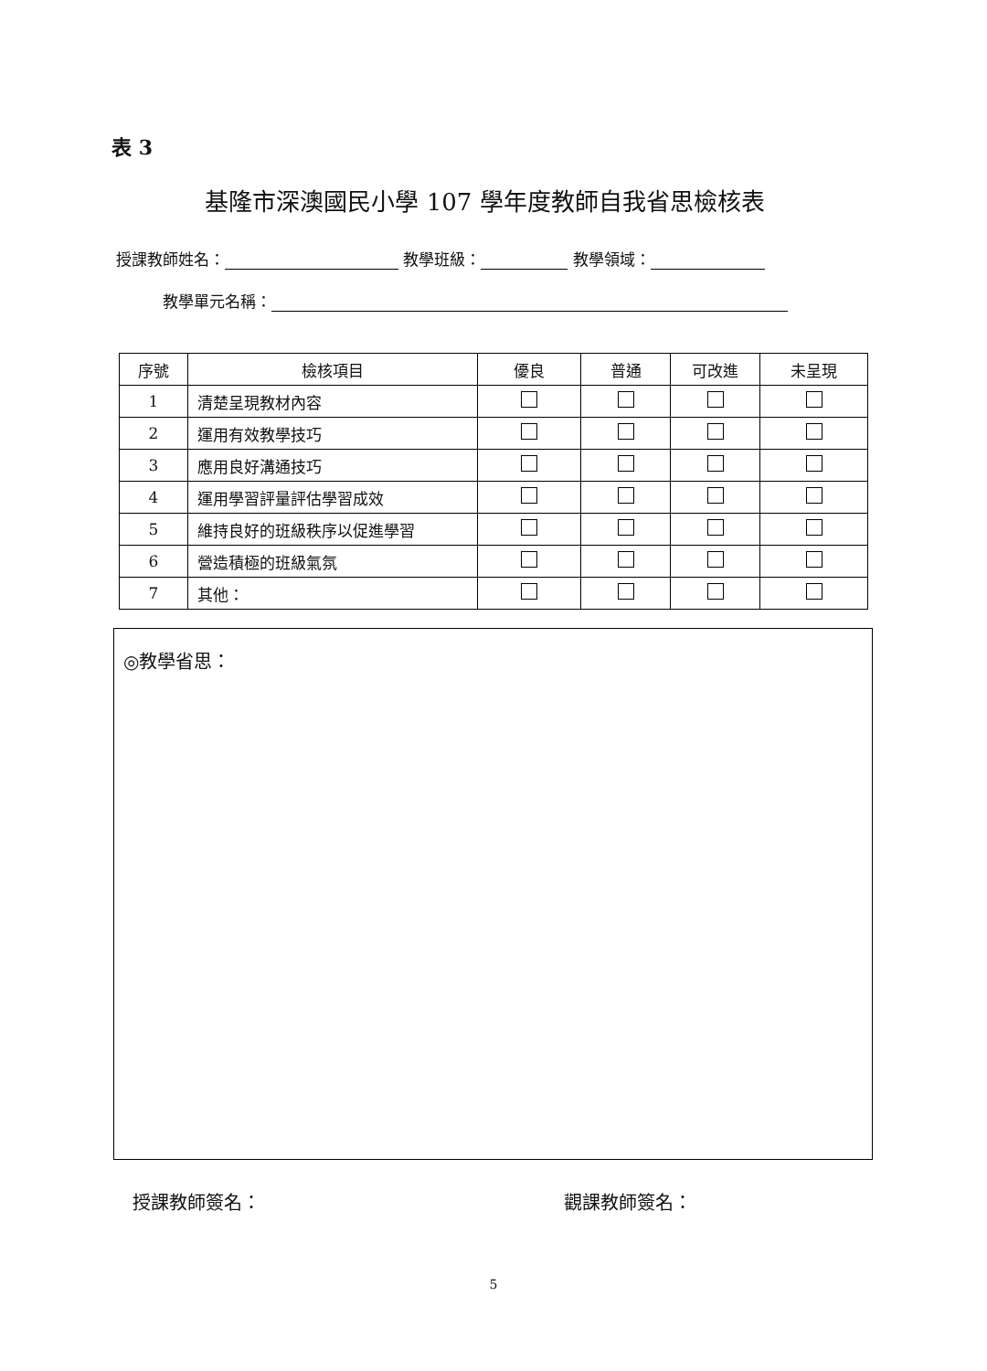表 3
基隆市深澳國民小學 107 學年度教師自我省思檢核表
授課教師姓名： 教學班級： 教學領域：
教學單元名稱：
| 序號 | 檢核項目 | 優良 | 普通 | 可改進 | 未呈現 |
| --- | --- | --- | --- | --- | --- |
| 1 | 清楚呈現教材內容 | | | | |
| 2 | 運用有效教學技巧 | | | | |
| 3 | 應用良好溝通技巧 | | | | |
| 4 | 運用學習評量評估學習成效 | | | | |
| 5 | 維持良好的班級秩序以促進學習 | | | | |
| 6 | 營造積極的班級氣氛 | | | | |
| 7 | 其他： | | | | |
◎教學省思：
授課教師簽名： 觀課教師簽名：
5